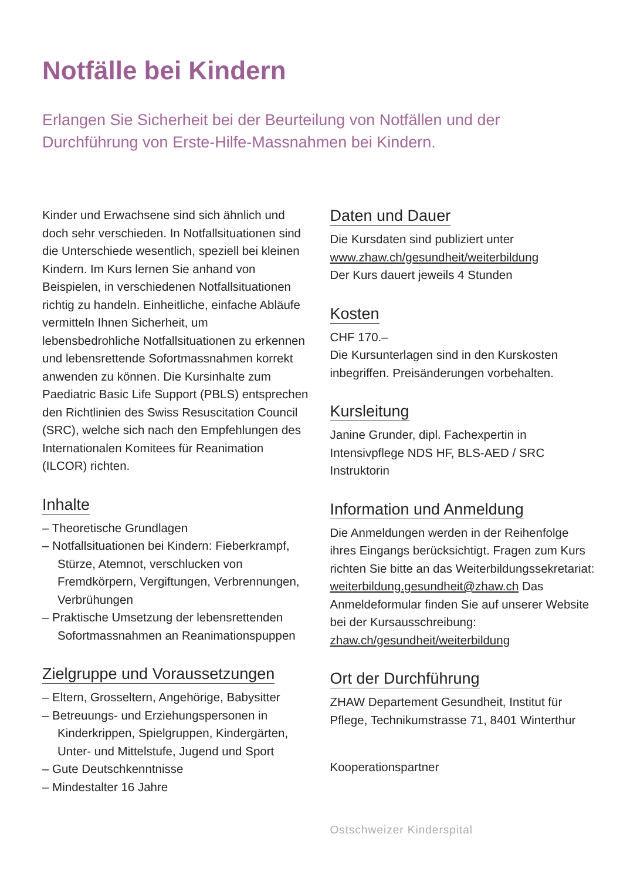Notfälle bei Kindern
Erlangen Sie Sicherheit bei der Beurteilung von Notfällen und der Durchführung von Erste-Hilfe-Massnahmen bei Kindern.
Kinder und Erwachsene sind sich ähnlich und doch sehr verschieden. In Notfallsituationen sind die Unterschiede wesentlich, speziell bei kleinen Kindern. Im Kurs lernen Sie anhand von Beispielen, in verschiedenen Notfallsitua­tionen richtig zu handeln. Einheitliche, ein­fache Abläufe vermitteln Ihnen Sicherheit, um lebensbedrohliche Notfallsituationen zu er­kennen und lebensrettende Sofortmassnah­men korrekt anwenden zu können. Die Kurs­inhalte zum Paediatric Basic Life Support (PBLS) entsprechen den Richtlinien des Swiss Resuscitation Council (SRC), welche sich nach den Empfehlungen des Internatio­nalen Komitees für Reanimation (ILCOR) richten.
Inhalte
– Theoretische Grundlagen
– Notfallsituationen bei Kindern: Fieber­krampf, Stürze, Atemnot, verschlucken von Fremdkörpern, Vergiftungen, Verbrennun­gen, Verbrühungen
– Praktische Umsetzung der lebensretten­den Sofortmassnahmen an Reanimations­puppen
Zielgruppe und Voraussetzungen
– Eltern, Grosseltern, Angehörige, Babysitter
– Betreuungs- und Erziehungspersonen in Kinderkrippen, Spielgruppen, Kindergärten, Unter- und Mittelstufe, Jugend und Sport
– Gute Deutschkenntnisse
– Mindestalter 16 Jahre
Daten und Dauer
Die Kursdaten sind publiziert unter
www.zhaw.ch/gesundheit/weiterbildung
Der Kurs dauert jeweils 4 Stunden
Kosten
CHF 170.–
Die Kursunterlagen sind in den Kurskosten inbegriffen. Preisänderungen vorbehalten.
Kursleitung
Janine Grunder, dipl. Fachexpertin in Intensivpflege NDS HF, BLS-AED / SRC Instruktorin
Information und Anmeldung
Die Anmeldungen werden in der Reihenfolge ihres Eingangs berücksichtigt. Fragen zum Kurs richten Sie bitte an das Weiterbildungs­sekretariat: weiterbildung.gesundheit@zhaw.ch Das Anmeldeformular finden Sie auf unserer Website bei der Kursausschreibung: zhaw.ch/gesundheit/weiterbildung
Ort der Durchführung
ZHAW Departement Gesundheit, Institut für Pflege, Technikumstrasse 71, 8401 Winterthur
Kooperationspartner
Ostschweizer Kinderspital